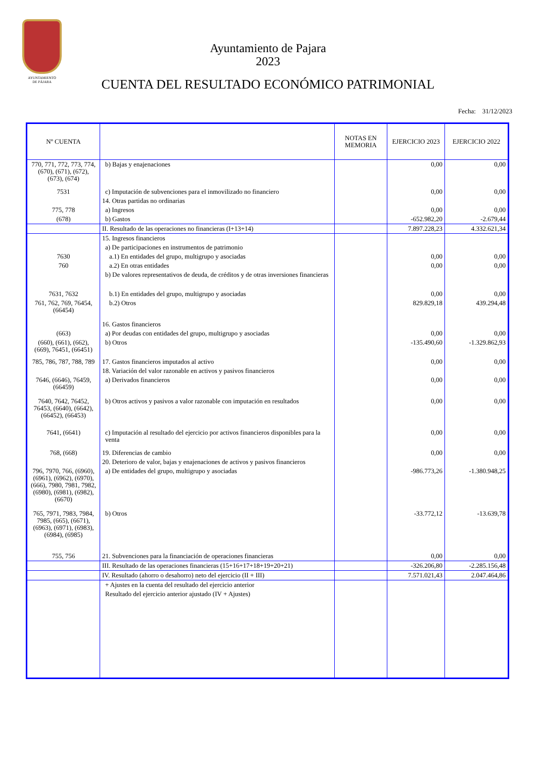AYUNTAMIENTO
DE PÁJARA
Ayuntamiento de Pajara
2023
CUENTA DEL RESULTADO ECONÓMICO PATRIMONIAL
Fecha: 31/12/2023
| Nº CUENTA | | NOTAS EN MEMORIA | EJERCICIO 2023 | EJERCICIO 2022 |
| --- | --- | --- | --- | --- |
| 770, 771, 772, 773, 774, (670), (671), (672), (673), (674) | b) Bajas y enajenaciones | | 0,00 | 0,00 |
| 7531 | c) Imputación de subvenciones para el inmovilizado no financiero | | 0,00 | 0,00 |
| | 14. Otras partidas no ordinarias | | | |
| 775, 778 | a) Ingresos | | 0,00 | 0,00 |
| (678) | b) Gastos | | -652.982,20 | -2.679,44 |
| | II. Resultado de las operaciones no financieras (I+13+14) | | 7.897.228,23 | 4.332.621,34 |
| | 15. Ingresos financieros | | | |
| | a) De participaciones en instrumentos de patrimonio | | | |
| 7630 | a.1) En entidades del grupo, multigrupo y asociadas | | 0,00 | 0,00 |
| 760 | a.2) En otras entidades | | 0,00 | 0,00 |
| | b) De valores representativos de deuda, de créditos y de otras inversiones financieras | | | |
| 7631, 7632 | b.1) En entidades del grupo, multigrupo y asociadas | | 0,00 | 0,00 |
| 761, 762, 769, 76454, (66454) | b.2) Otros | | 829.829,18 | 439.294,48 |
| | 16. Gastos financieros | | | |
| (663) | a) Por deudas con entidades del grupo, multigrupo y asociadas | | 0,00 | 0,00 |
| (660), (661), (662), (669), 76451, (66451) | b) Otros | | -135.490,60 | -1.329.862,93 |
| 785, 786, 787, 788, 789 | 17. Gastos financieros imputados al activo | | 0,00 | 0,00 |
| | 18. Variación del valor razonable en activos y pasivos financieros | | | |
| 7646, (6646), 76459, (66459) | a) Derivados financieros | | 0,00 | 0,00 |
| 7640, 7642, 76452, 76453, (6640), (6642), (66452), (66453) | b) Otros activos y pasivos a valor razonable con imputación en resultados | | 0,00 | 0,00 |
| 7641, (6641) | c) Imputación al resultado del ejercicio por activos financieros disponibles para la venta | | 0,00 | 0,00 |
| 768, (668) | 19. Diferencias de cambio | | 0,00 | 0,00 |
| | 20. Deterioro de valor, bajas y enajenaciones de activos y pasivos financieros | | | |
| 796, 7970, 766, (6960), (6961), (6962), (6970), (666), 7980, 7981, 7982, (6980), (6981), (6982), (6670) | a) De entidades del grupo, multigrupo y asociadas | | -986.773,26 | -1.380.948,25 |
| 765, 7971, 7983, 7984, 7985, (665), (6671), (6963), (6971), (6983), (6984), (6985) | b) Otros | | -33.772,12 | -13.639,78 |
| 755, 756 | 21. Subvenciones para la financiación de operaciones financieras | | 0,00 | 0,00 |
| | III. Resultado de las operaciones financieras (15+16+17+18+19+20+21) | | -326.206,80 | -2.285.156,48 |
| | IV. Resultado (ahorro o desahorro) neto del ejercicio (II + III) | | 7.571.021,43 | 2.047.464,86 |
| | + Ajustes en la cuenta del resultado del ejercicio anterior | | | |
| | Resultado del ejercicio anterior ajustado (IV + Ajustes) | | | |